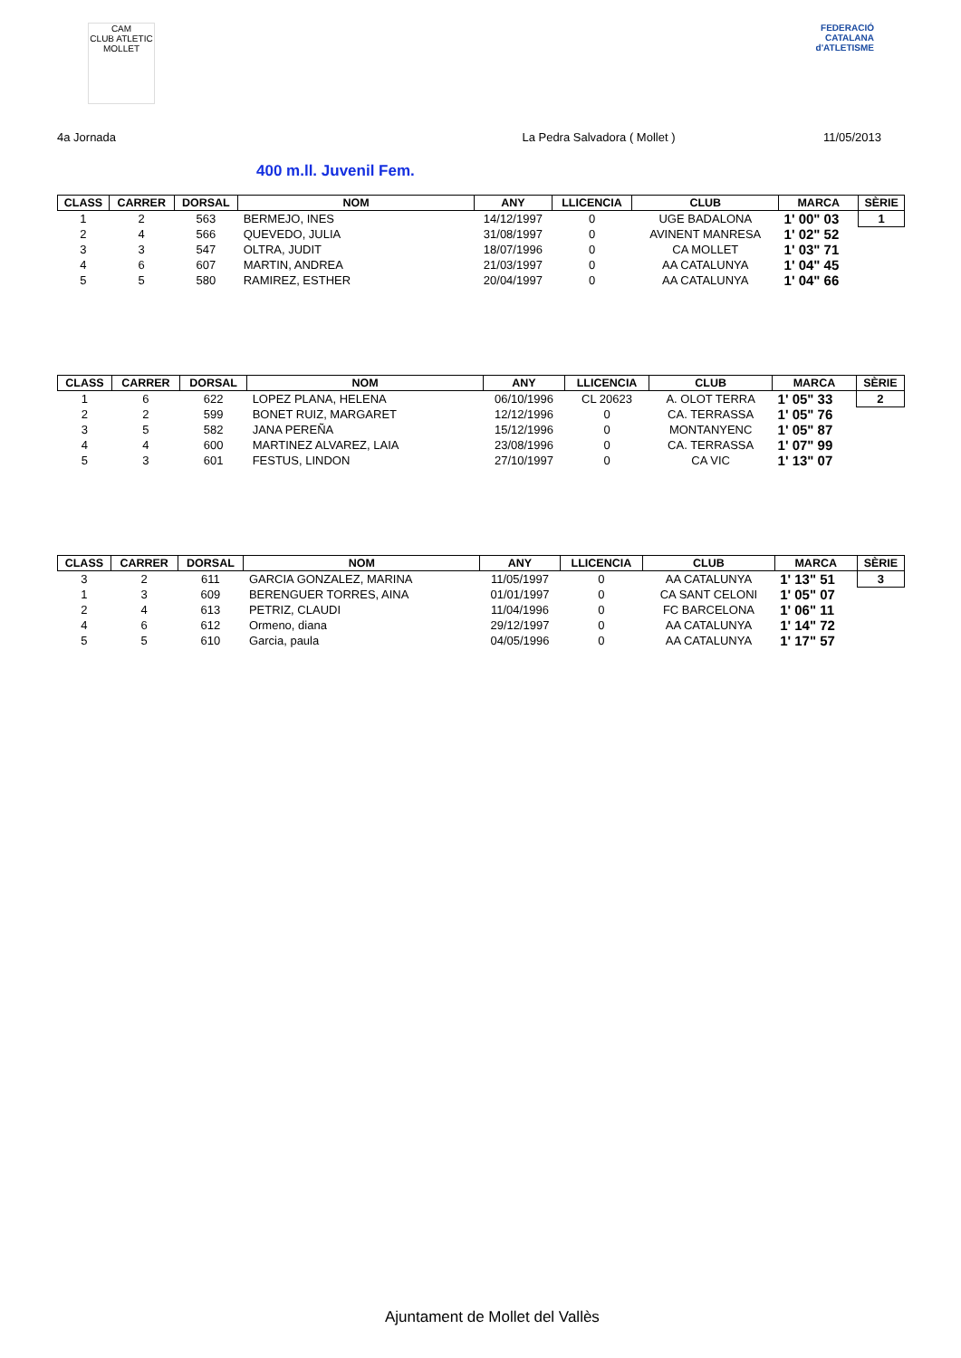CAM
CLUB ATLETIC
MOLLET
FEDERACIÓ CATALANA
d'ATLETISME
4a Jornada La Pedra Salvadora ( Mollet ) 11/05/2013
400 m.ll. Juvenil Fem.
| CLASS | CARRER | DORSAL | NOM | ANY | LLICENCIA | CLUB | MARCA | SÈRIE |
| --- | --- | --- | --- | --- | --- | --- | --- | --- |
| 1 | 2 | 563 | BERMEJO, INES | 14/12/1997 | 0 | UGE BADALONA | 1' 00" 03 | 1 |
| 2 | 4 | 566 | QUEVEDO, JULIA | 31/08/1997 | 0 | AVINENT MANRESA | 1' 02" 52 | |
| 3 | 3 | 547 | OLTRA, JUDIT | 18/07/1996 | 0 | CA MOLLET | 1' 03" 71 | |
| 4 | 6 | 607 | MARTIN, ANDREA | 21/03/1997 | 0 | AA CATALUNYA | 1' 04" 45 | |
| 5 | 5 | 580 | RAMIREZ, ESTHER | 20/04/1997 | 0 | AA CATALUNYA | 1' 04" 66 | |
| CLASS | CARRER | DORSAL | NOM | ANY | LLICENCIA | CLUB | MARCA | SÈRIE |
| --- | --- | --- | --- | --- | --- | --- | --- | --- |
| 1 | 6 | 622 | LOPEZ PLANA, HELENA | 06/10/1996 | CL 20623 | A. OLOT TERRA | 1' 05" 33 | 2 |
| 2 | 2 | 599 | BONET RUIZ, MARGARET | 12/12/1996 | 0 | CA. TERRASSA | 1' 05" 76 | |
| 3 | 5 | 582 | JANA PEREÑA | 15/12/1996 | 0 | MONTANYENC | 1' 05" 87 | |
| 4 | 4 | 600 | MARTINEZ ALVAREZ, LAIA | 23/08/1996 | 0 | CA. TERRASSA | 1' 07" 99 | |
| 5 | 3 | 601 | FESTUS, LINDON | 27/10/1997 | 0 | CA VIC | 1' 13" 07 | |
| CLASS | CARRER | DORSAL | NOM | ANY | LLICENCIA | CLUB | MARCA | SÈRIE |
| --- | --- | --- | --- | --- | --- | --- | --- | --- |
| 3 | 2 | 611 | GARCIA GONZALEZ, MARINA | 11/05/1997 | 0 | AA CATALUNYA | 1' 13" 51 | 3 |
| 1 | 3 | 609 | BERENGUER TORRES, AINA | 01/01/1997 | 0 | CA SANT CELONI | 1' 05" 07 | |
| 2 | 4 | 613 | PETRIZ, CLAUDI | 11/04/1996 | 0 | FC BARCELONA | 1' 06" 11 | |
| 4 | 6 | 612 | Ormeno, diana | 29/12/1997 | 0 | AA CATALUNYA | 1' 14" 72 | |
| 5 | 5 | 610 | Garcia, paula | 04/05/1996 | 0 | AA CATALUNYA | 1' 17" 57 | |
Ajuntament de Mollet del Vallès